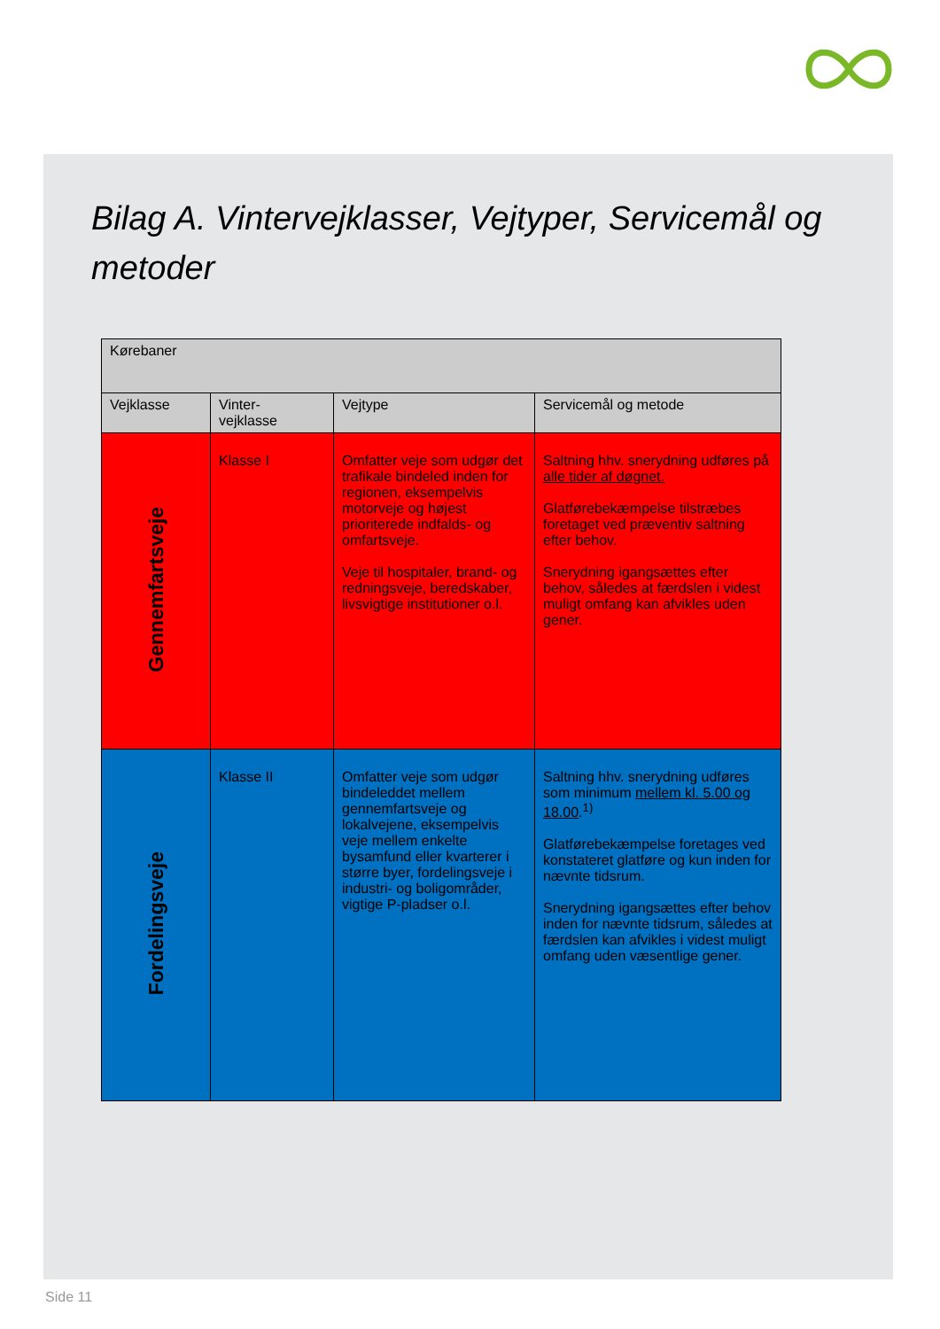Bilag A. Vintervejklasser, Vejtyper, Servicemål og metoder
| Kørebaner | | | |
| --- | --- | --- | --- |
| Vejklasse | Vinter- vejklasse | Vejtype | Servicemål og metode |
| Gennemfartsveje | Klasse I | Omfatter veje som udgør det trafikale bindeled inden for regionen, eksempelvis motorveje og højest prioriterede indfalds- og omfartsveje. Veje til hospitaler, brand- og redningsveje, beredskaber, livsvigtige institutioner o.l. | Saltning hhv. snerydning udføres på alle tider af døgnet. Glatførebekæmpelse tilstræbes foretaget ved præventiv saltning efter behov. Snerydning igangsættes efter behov, således at færdslen i videst muligt omfang kan afvikles uden gener. |
| Fordelingsveje | Klasse II | Omfatter veje som udgør bindeleddet mellem gennemfartsveje og lokalvejene, eksempelvis veje mellem enkelte bysamfund eller kvarterer i større byer, fordelingsveje i industri- og boligområder, vigtige P-pladser o.l. | Saltning hhv. snerydning udføres som minimum mellem kl. 5.00 og 18.00 .<sup>1)</sup> Glatførebekæmpelse foretages ved konstateret glatføre og kun inden for nævnte tidsrum. Snerydning igangsættes efter behov inden for nævnte tidsrum, således at færdslen kan afvikles i videst muligt omfang uden væsentlige gener. |
Side 11